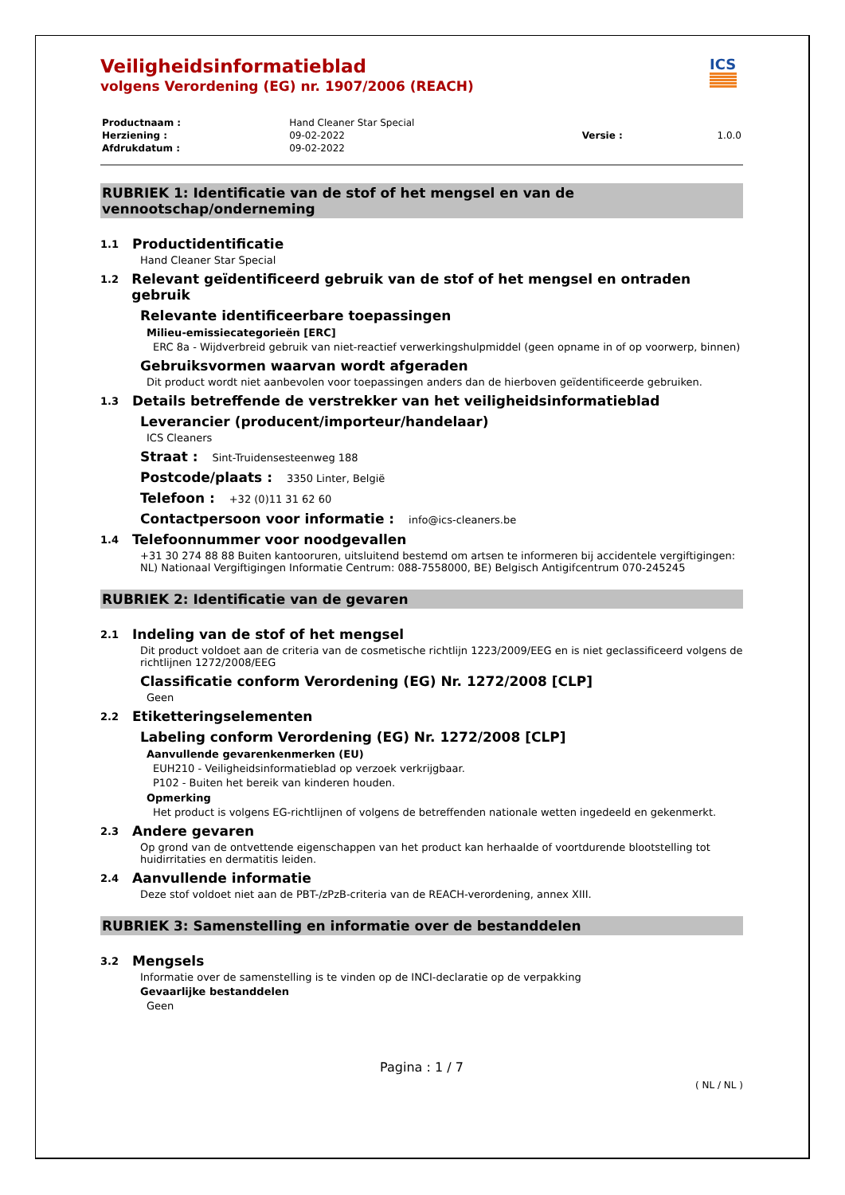ICS
Veiligheidsinformatieblad
volgens Verordening (EG) nr. 1907/2006 (REACH)
| Productnaam : | Hand Cleaner Star Special | | |
| Herziening : | 09-02-2022 | Versie : | 1.0.0 |
| Afdrukdatum : | 09-02-2022 | | |
RUBRIEK 1: Identificatie van de stof of het mengsel en van de vennootschap/onderneming
1.1 Productidentificatie
Hand Cleaner Star Special
1.2 Relevant geïdentificeerd gebruik van de stof of het mengsel en ontraden gebruik
Relevante identificeerbare toepassingen
Milieu-emissiecategorieën [ERC]
ERC 8a - Wijdverbreid gebruik van niet-reactief verwerkingshulpmiddel (geen opname in of op voorwerp, binnen)
Gebruiksvormen waarvan wordt afgeraden
Dit product wordt niet aanbevolen voor toepassingen anders dan de hierboven geïdentificeerde gebruiken.
1.3 Details betreffende de verstrekker van het veiligheidsinformatieblad
Leverancier (producent/importeur/handelaar)
ICS Cleaners
Straat : Sint-Truidensesteenweg 188
Postcode/plaats : 3350 Linter, België
Telefoon : +32 (0)11 31 62 60
Contactpersoon voor informatie : info@ics-cleaners.be
1.4 Telefoonnummer voor noodgevallen
+31 30 274 88 88 Buiten kantooruren, uitsluitend bestemd om artsen te informeren bij accidentele vergiftigingen: NL) Nationaal Vergiftigingen Informatie Centrum: 088-7558000, BE) Belgisch Antigifcentrum 070-245245
RUBRIEK 2: Identificatie van de gevaren
2.1 Indeling van de stof of het mengsel
Dit product voldoet aan de criteria van de cosmetische richtlijn 1223/2009/EEG en is niet geclassificeerd volgens de richtlijnen 1272/2008/EEG
Classificatie conform Verordening (EG) Nr. 1272/2008 [CLP]
Geen
2.2 Etiketteringselementen
Labeling conform Verordening (EG) Nr. 1272/2008 [CLP]
Aanvullende gevarenkenmerken (EU)
EUH210 - Veiligheidsinformatieblad op verzoek verkrijgbaar.
P102 - Buiten het bereik van kinderen houden.
Opmerking
Het product is volgens EG-richtlijnen of volgens de betreffenden nationale wetten ingedeeld en gekenmerkt.
2.3 Andere gevaren
Op grond van de ontvettende eigenschappen van het product kan herhaalde of voortdurende blootstelling tot huidirritaties en dermatitis leiden.
2.4 Aanvullende informatie
Deze stof voldoet niet aan de PBT-/zPzB-criteria van de REACH-verordening, annex XIII.
RUBRIEK 3: Samenstelling en informatie over de bestanddelen
3.2 Mengsels
Informatie over de samenstelling is te vinden op de INCI-declaratie op de verpakking
Gevaarlijke bestanddelen
Geen
Pagina : 1 / 7
( NL / NL )